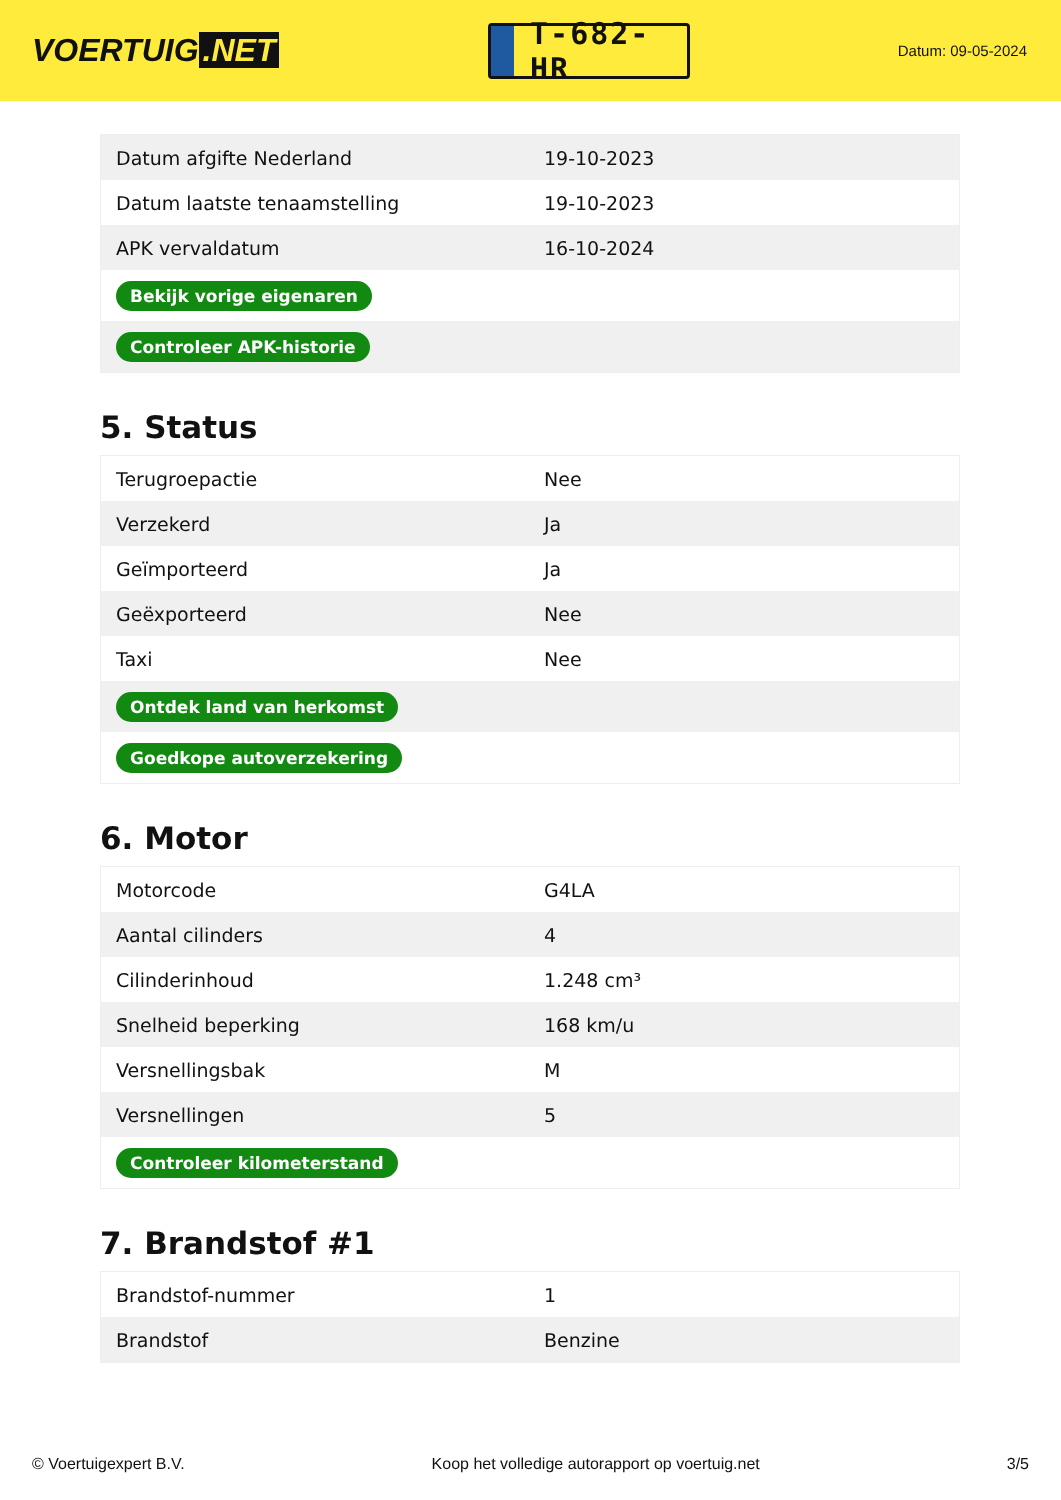VOERTUIG.NET
T-682-HR
Datum: 09-05-2024
| Datum afgifte Nederland | 19-10-2023 |
| Datum laatste tenaamstelling | 19-10-2023 |
| APK vervaldatum | 16-10-2024 |
| Bekijk vorige eigenaren | |
| Controleer APK-historie | |
5. Status
| Terugroepactie | Nee |
| Verzekerd | Ja |
| Geïmporteerd | Ja |
| Geëxporteerd | Nee |
| Taxi | Nee |
| Ontdek land van herkomst | |
| Goedkope autoverzekering | |
6. Motor
| Motorcode | G4LA |
| Aantal cilinders | 4 |
| Cilinderinhoud | 1.248 cm³ |
| Snelheid beperking | 168 km/u |
| Versnellingsbak | M |
| Versnellingen | 5 |
| Controleer kilometerstand | |
7. Brandstof #1
| Brandstof-nummer | 1 |
| Brandstof | Benzine |
© Voertuigexpert B.V. Koop het volledige autorapport op voertuig.net 3/5